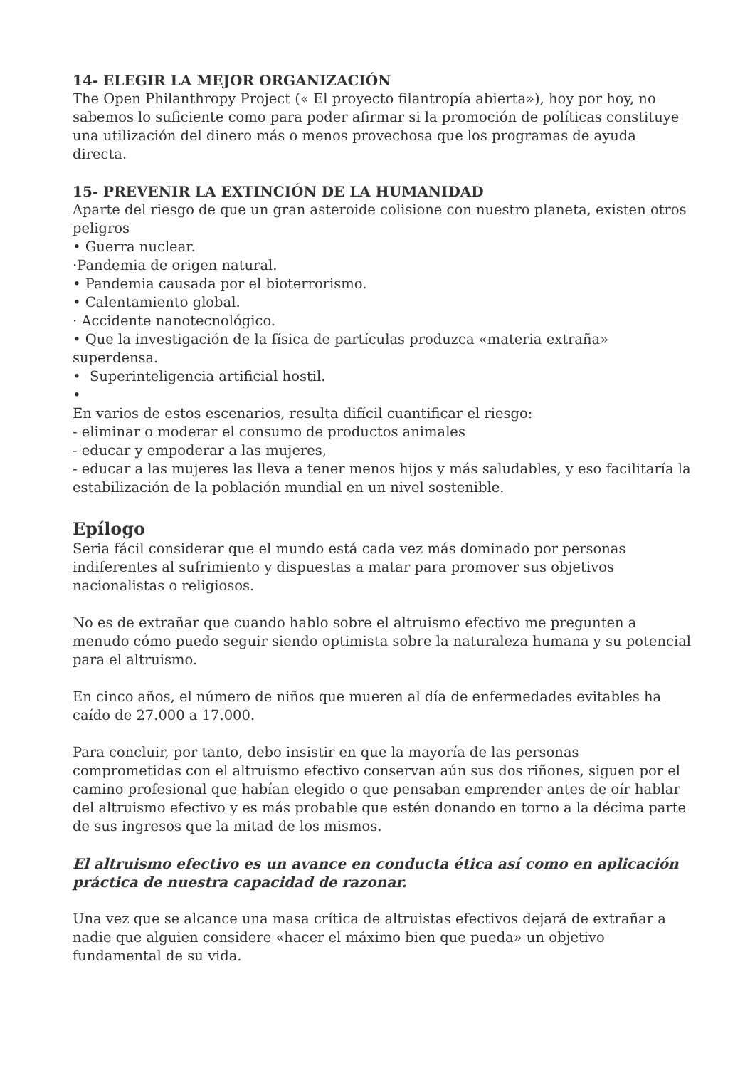14- ELEGIR LA MEJOR ORGANIZACIÓN
The Open Philanthropy Project (« El proyecto filantropía abierta»), hoy por hoy, no sabemos lo suficiente como para poder afirmar si la promoción de políticas constituye una utilización del dinero más o menos provechosa que los programas de ayuda directa.
15- PREVENIR LA EXTINCIÓN DE LA HUMANIDAD
Aparte del riesgo de que un gran asteroide colisione con nuestro planeta, existen otros peligros
• Guerra nuclear.
·Pandemia de origen natural.
• Pandemia causada por el bioterrorismo.
• Calentamiento global.
· Accidente nanotecnológico.
• Que la investigación de la física de partículas produzca «materia extraña» superdensa.
• Superinteligencia artificial hostil.
•
En varios de estos escenarios, resulta difícil cuantificar el riesgo:
- eliminar o moderar el consumo de productos animales
- educar y empoderar a las mujeres,
- educar a las mujeres las lleva a tener menos hijos y más saludables, y eso facilitaría la estabilización de la población mundial en un nivel sostenible.
Epílogo
Seria fácil considerar que el mundo está cada vez más dominado por personas indiferentes al sufrimiento y dispuestas a matar para promover sus objetivos nacionalistas o religiosos.
No es de extrañar que cuando hablo sobre el altruismo efectivo me pregunten a menudo cómo puedo seguir siendo optimista sobre la naturaleza humana y su potencial para el altruismo.
En cinco años, el número de niños que mueren al día de enfermedades evitables ha caído de 27.000 a 17.000.
Para concluir, por tanto, debo insistir en que la mayoría de las personas comprometidas con el altruismo efectivo conservan aún sus dos riñones, siguen por el camino profesional que habían elegido o que pensaban emprender antes de oír hablar del altruismo efectivo y es más probable que estén donando en torno a la décima parte de sus ingresos que la mitad de los mismos.
El altruismo efectivo es un avance en conducta ética así como en aplicación práctica de nuestra capacidad de razonar.
Una vez que se alcance una masa crítica de altruistas efectivos dejará de extrañar a nadie que alguien considere «hacer el máximo bien que pueda» un objetivo fundamental de su vida.